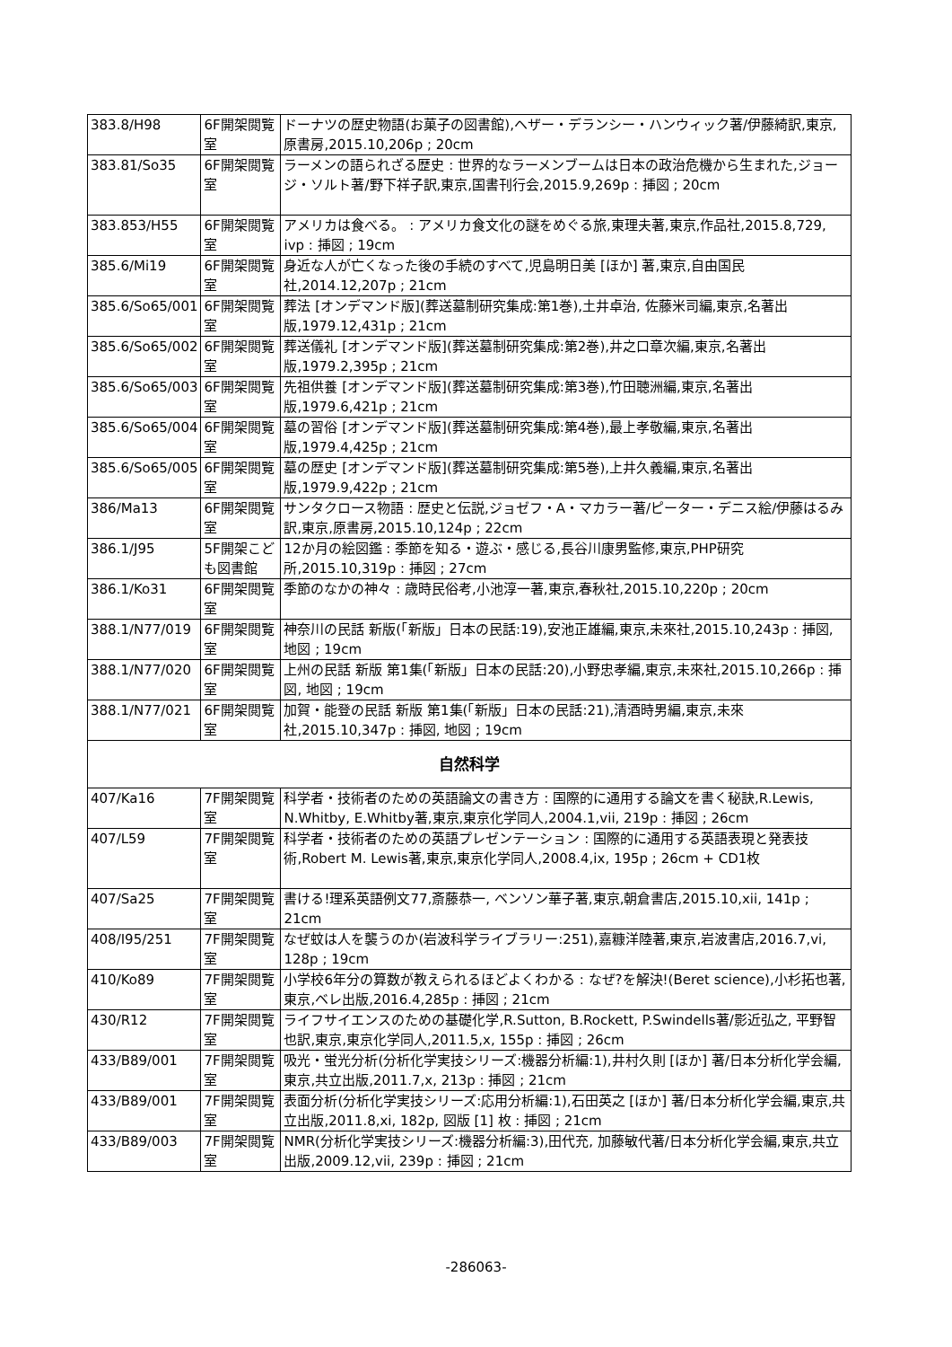| 383.8/H98 | 6F開架閲覧室 | ドーナツの歴史物語(お菓子の図書館),ヘザー・デランシー・ハンウィック著/伊藤綺訳,東京,原書房,2015.10,206p ; 20cm |
| 383.81/So35 | 6F開架閲覧室 | ラーメンの語られざる歴史 : 世界的なラーメンブームは日本の政治危機から生まれた,ジョージ・ソルト著/野下祥子訳,東京,国書刊行会,2015.9,269p : 挿図 ; 20cm |
| 383.853/H55 | 6F開架閲覧室 | アメリカは食べる。 : アメリカ食文化の謎をめぐる旅,東理夫著,東京,作品社,2015.8,729, ivp : 挿図 ; 19cm |
| 385.6/Mi19 | 6F開架閲覧室 | 身近な人が亡くなった後の手続のすべて,児島明日美 [ほか] 著,東京,自由国民社,2014.12,207p ; 21cm |
| 385.6/So65/001 | 6F開架閲覧室 | 葬法 [オンデマンド版](葬送墓制研究集成:第1巻),土井卓治, 佐藤米司編,東京,名著出版,1979.12,431p ; 21cm |
| 385.6/So65/002 | 6F開架閲覧室 | 葬送儀礼 [オンデマンド版](葬送墓制研究集成:第2巻),井之口章次編,東京,名著出版,1979.2,395p ; 21cm |
| 385.6/So65/003 | 6F開架閲覧室 | 先祖供養 [オンデマンド版](葬送墓制研究集成:第3巻),竹田聴洲編,東京,名著出版,1979.6,421p ; 21cm |
| 385.6/So65/004 | 6F開架閲覧室 | 墓の習俗 [オンデマンド版](葬送墓制研究集成:第4巻),最上孝敬編,東京,名著出版,1979.4,425p ; 21cm |
| 385.6/So65/005 | 6F開架閲覧室 | 墓の歴史 [オンデマンド版](葬送墓制研究集成:第5巻),上井久義編,東京,名著出版,1979.9,422p ; 21cm |
| 386/Ma13 | 6F開架閲覧室 | サンタクロース物語 : 歴史と伝説,ジョゼフ・A・マカラー著/ピーター・デニス絵/伊藤はるみ訳,東京,原書房,2015.10,124p ; 22cm |
| 386.1/J95 | 5F開架こども図書館 | 12か月の絵図鑑 : 季節を知る・遊ぶ・感じる,長谷川康男監修,東京,PHP研究所,2015.10,319p : 挿図 ; 27cm |
| 386.1/Ko31 | 6F開架閲覧室 | 季節のなかの神々 : 歳時民俗考,小池淳一著,東京,春秋社,2015.10,220p ; 20cm |
| 388.1/N77/019 | 6F開架閲覧室 | 神奈川の民話 新版(「新版」日本の民話:19),安池正雄編,東京,未來社,2015.10,243p : 挿図, 地図 ; 19cm |
| 388.1/N77/020 | 6F開架閲覧室 | 上州の民話 新版 第1集(「新版」日本の民話:20),小野忠孝編,東京,未來社,2015.10,266p : 挿図, 地図 ; 19cm |
| 388.1/N77/021 | 6F開架閲覧室 | 加賀・能登の民話 新版 第1集(「新版」日本の民話:21),清酒時男編,東京,未來社,2015.10,347p : 挿図, 地図 ; 19cm |
| 自然科学 | | |
| 407/Ka16 | 7F開架閲覧室 | 科学者・技術者のための英語論文の書き方 : 国際的に通用する論文を書く秘訣,R.Lewis, N.Whitby, E.Whitby著,東京,東京化学同人,2004.1,vii, 219p : 挿図 ; 26cm |
| 407/L59 | 7F開架閲覧室 | 科学者・技術者のための英語プレゼンテーション : 国際的に通用する英語表現と発表技術,Robert M. Lewis著,東京,東京化学同人,2008.4,ix, 195p ; 26cm + CD1枚 |
| 407/Sa25 | 7F開架閲覧室 | 書ける!理系英語例文77,斎藤恭一, ベンソン華子著,東京,朝倉書店,2015.10,xii, 141p ; 21cm |
| 408/I95/251 | 7F開架閲覧室 | なぜ蚊は人を襲うのか(岩波科学ライブラリー:251),嘉糠洋陸著,東京,岩波書店,2016.7,vi, 128p ; 19cm |
| 410/Ko89 | 7F開架閲覧室 | 小学校6年分の算数が教えられるほどよくわかる : なぜ?を解決!(Beret science),小杉拓也著,東京,ベレ出版,2016.4,285p : 挿図 ; 21cm |
| 430/R12 | 7F開架閲覧室 | ライフサイエンスのための基礎化学,R.Sutton, B.Rockett, P.Swindells著/影近弘之, 平野智也訳,東京,東京化学同人,2011.5,x, 155p : 挿図 ; 26cm |
| 433/B89/001 | 7F開架閲覧室 | 吸光・蛍光分析(分析化学実技シリーズ:機器分析編:1),井村久則 [ほか] 著/日本分析化学会編,東京,共立出版,2011.7,x, 213p : 挿図 ; 21cm |
| 433/B89/001 | 7F開架閲覧室 | 表面分析(分析化学実技シリーズ:応用分析編:1),石田英之 [ほか] 著/日本分析化学会編,東京,共立出版,2011.8,xi, 182p, 図版 [1] 枚 : 挿図 ; 21cm |
| 433/B89/003 | 7F開架閲覧室 | NMR(分析化学実技シリーズ:機器分析編:3),田代充, 加藤敏代著/日本分析化学会編,東京,共立出版,2009.12,vii, 239p : 挿図 ; 21cm |
-286063-